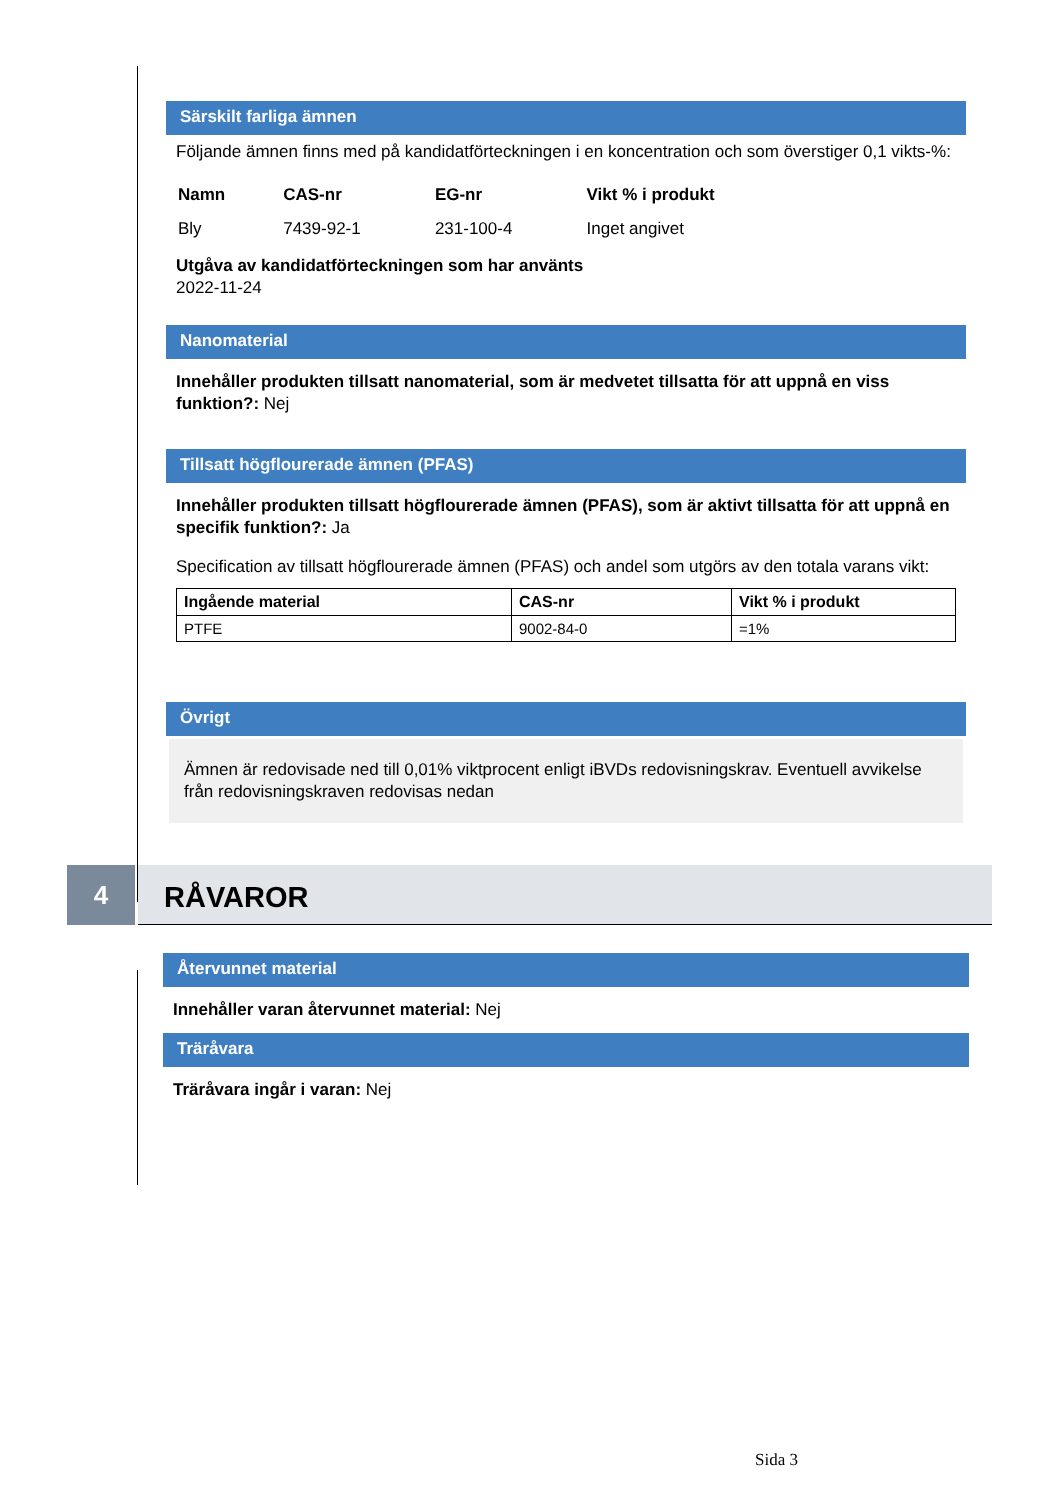Särskilt farliga ämnen
Följande ämnen finns med på kandidatförteckningen i en koncentration och som överstiger 0,1 vikts-%:
| Namn | CAS-nr | EG-nr | Vikt % i produkt |
| --- | --- | --- | --- |
| Bly | 7439-92-1 | 231-100-4 | Inget angivet |
Utgåva av kandidatförteckningen som har använts
2022-11-24
Nanomaterial
Innehåller produkten tillsatt nanomaterial, som är medvetet tillsatta för att uppnå en viss funktion?: Nej
Tillsatt högflourerade ämnen (PFAS)
Innehåller produkten tillsatt högflourerade ämnen (PFAS), som är aktivt tillsatta för att uppnå en specifik funktion?: Ja
Specification av tillsatt högflourerade ämnen (PFAS) och andel som utgörs av den totala varans vikt:
| Ingående material | CAS-nr | Vikt % i produkt |
| --- | --- | --- |
| PTFE | 9002-84-0 | =1% |
Övrigt
Ämnen är redovisade ned till 0,01% viktprocent enligt iBVDs redovisningskrav. Eventuell avvikelse från redovisningskraven redovisas nedan
4
RÅVAROR
Återvunnet material
Innehåller varan återvunnet material: Nej
Träråvara
Träråvara ingår i varan: Nej
Sida 3